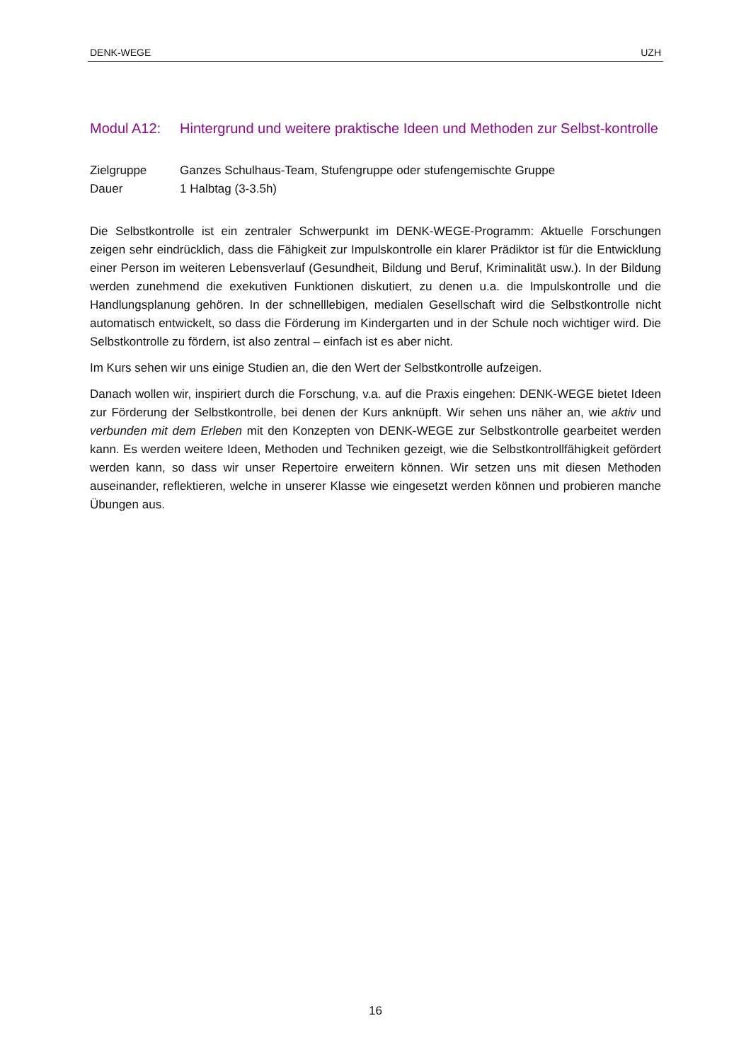DENK-WEGE UZH
Modul A12: Hintergrund und weitere praktische Ideen und Methoden zur Selbst-kontrolle
Zielgruppe Ganzes Schulhaus-Team, Stufengruppe oder stufengemischte Gruppe
Dauer 1 Halbtag (3-3.5h)
Die Selbstkontrolle ist ein zentraler Schwerpunkt im DENK-WEGE-Programm: Aktuelle Forschungen zeigen sehr eindrücklich, dass die Fähigkeit zur Impulskontrolle ein klarer Prädiktor ist für die Entwicklung einer Person im weiteren Lebensverlauf (Gesundheit, Bildung und Beruf, Kriminalität usw.). In der Bildung werden zunehmend die exekutiven Funktionen diskutiert, zu denen u.a. die Impulskontrolle und die Handlungsplanung gehören. In der schnelllebigen, medialen Gesellschaft wird die Selbstkontrolle nicht automatisch entwickelt, so dass die Förderung im Kindergarten und in der Schule noch wichtiger wird. Die Selbstkontrolle zu fördern, ist also zentral – einfach ist es aber nicht.
Im Kurs sehen wir uns einige Studien an, die den Wert der Selbstkontrolle aufzeigen.
Danach wollen wir, inspiriert durch die Forschung, v.a. auf die Praxis eingehen: DENK-WEGE bietet Ideen zur Förderung der Selbstkontrolle, bei denen der Kurs anknüpft. Wir sehen uns näher an, wie aktiv und verbunden mit dem Erleben mit den Konzepten von DENK-WEGE zur Selbstkontrolle gearbeitet werden kann. Es werden weitere Ideen, Methoden und Techniken gezeigt, wie die Selbstkontrollfähigkeit gefördert werden kann, so dass wir unser Repertoire erweitern können. Wir setzen uns mit diesen Methoden auseinander, reflektieren, welche in unserer Klasse wie eingesetzt werden können und probieren manche Übungen aus.
16